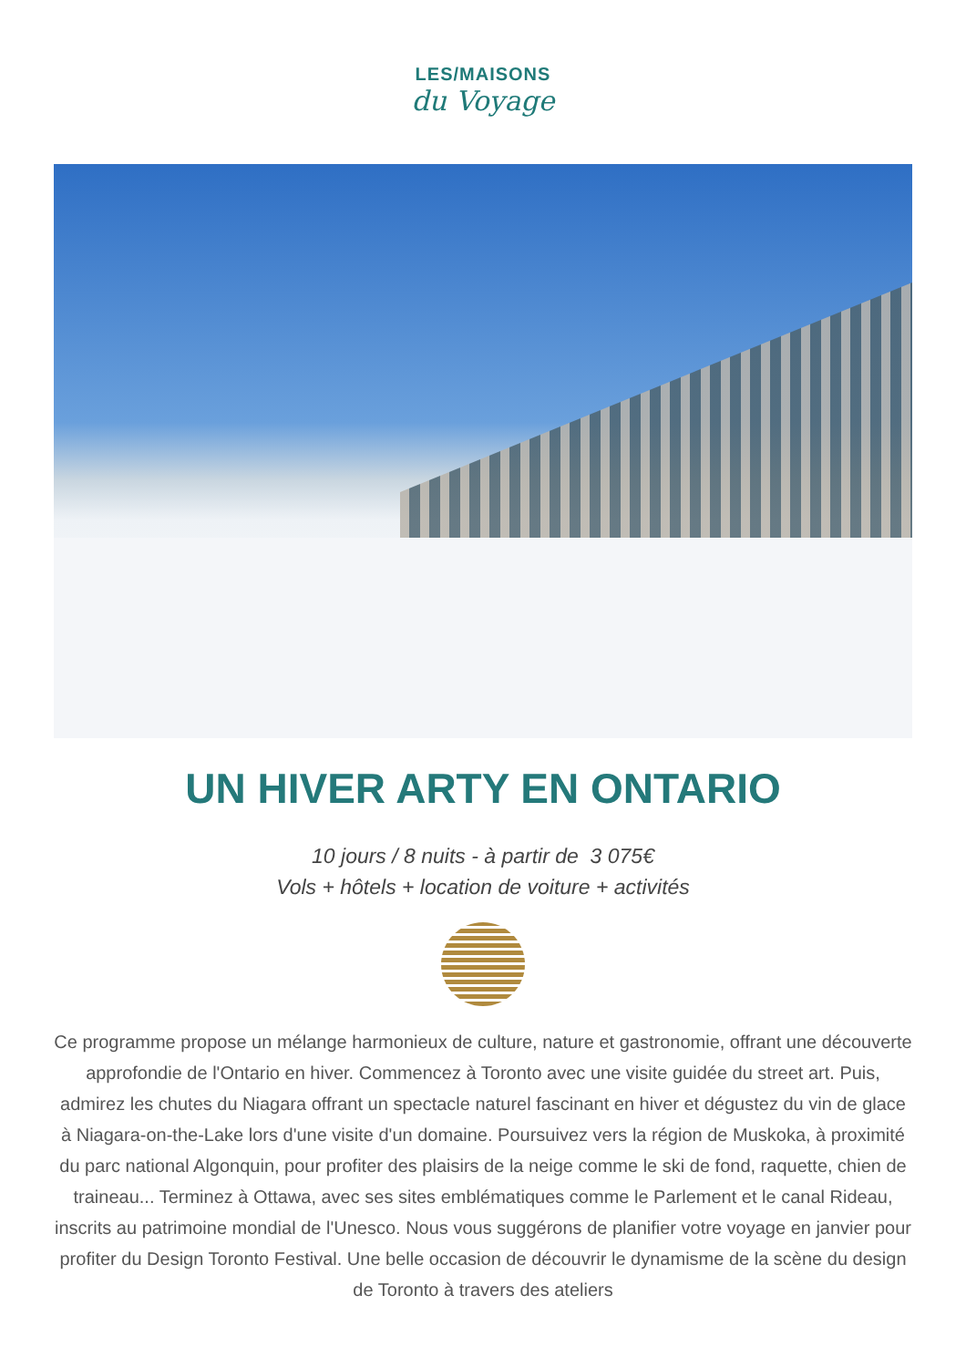LES/MAISONS
du Voyage
UN HIVER ARTY EN ONTARIO
10 jours / 8 nuits - à partir de 3 075€
Vols + hôtels + location de voiture + activités
Ce programme propose un mélange harmonieux de culture, nature et gastronomie, offrant une découverte approfondie de l'Ontario en hiver. Commencez à Toronto avec une visite guidée du street art. Puis, admirez les chutes du Niagara offrant un spectacle naturel fascinant en hiver et dégustez du vin de glace à Niagara-on-the-Lake lors d'une visite d'un domaine. Poursuivez vers la région de Muskoka, à proximité du parc national Algonquin, pour profiter des plaisirs de la neige comme le ski de fond, raquette, chien de traineau... Terminez à Ottawa, avec ses sites emblématiques comme le Parlement et le canal Rideau, inscrits au patrimoine mondial de l'Unesco. Nous vous suggérons de planifier votre voyage en janvier pour profiter du Design Toronto Festival. Une belle occasion de découvrir le dynamisme de la scène du design de Toronto à travers des ateliers